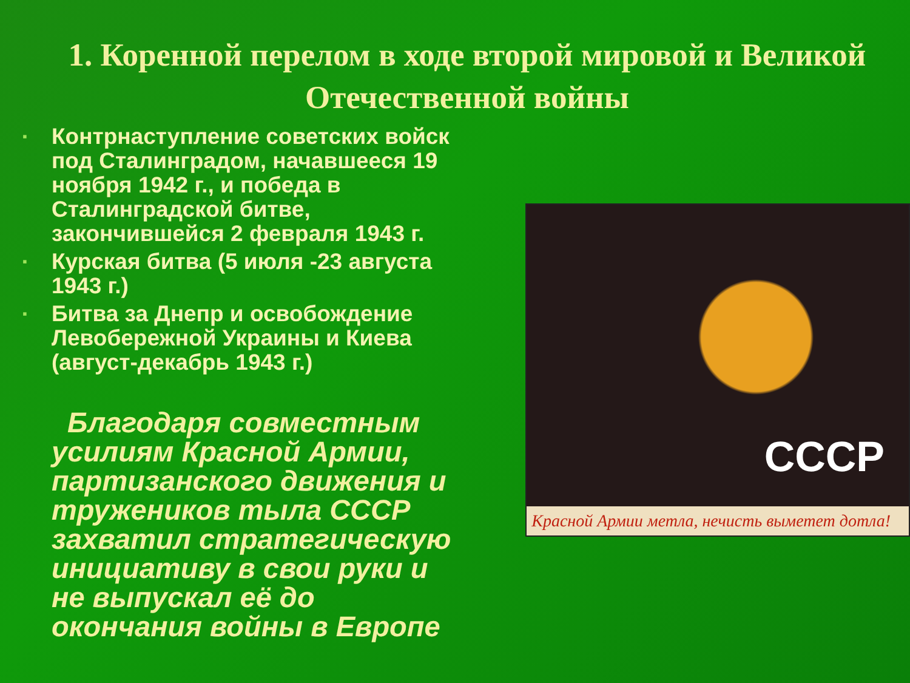1. Коренной перелом в ходе второй мировой и Великой Отечественной войны
▪ Контрнаступление советских войск под Сталинградом, начавшееся 19 ноября 1942 г., и победа в Сталинградской битве, закончившейся 2 февраля 1943 г.
▪ Курская битва (5 июля -23 августа 1943 г.)
▪ Битва за Днепр и освобождение Левобережной Украины и Киева (август-декабрь 1943 г.)
Благодаря совместным усилиям Красной Армии, партизанского движения и тружеников тыла СССР захватил стратегическую инициативу в свои руки и не выпускал её до окончания войны в Европе
СССР
Красной Армии метла, нечисть выметет дотла!